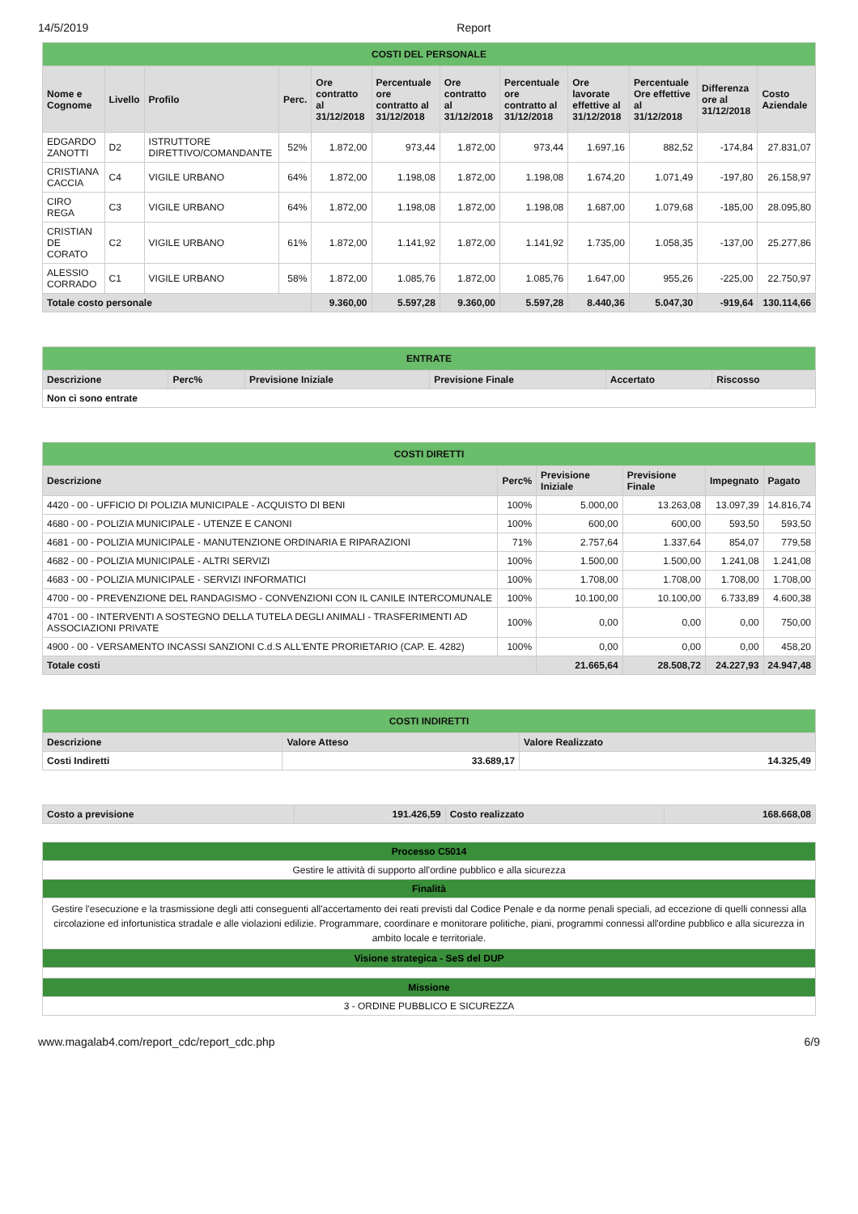14/5/2019 Report
| COSTI DEL PERSONALE | | | | | | | | | | | |
| Nome e Cognome | Livello | Profilo | Perc. | Ore contratto al 31/12/2018 | Percentuale ore contratto al 31/12/2018 | Ore contratto al 31/12/2018 | Percentuale ore contratto al 31/12/2018 | Ore lavorate effettive al 31/12/2018 | Percentuale Ore effettive al 31/12/2018 | Differenza ore al 31/12/2018 | Costo Aziendale |
| EDGARDO ZANOTTI | D2 | ISTRUTTORE DIRETTIVO/COMANDANTE | 52% | 1.872,00 | 973,44 | 1.872,00 | 973,44 | 1.697,16 | 882,52 | -174,84 | 27.831,07 |
| CRISTIANA CACCIA | C4 | VIGILE URBANO | 64% | 1.872,00 | 1.198,08 | 1.872,00 | 1.198,08 | 1.674,20 | 1.071,49 | -197,80 | 26.158,97 |
| CIRO REGA | C3 | VIGILE URBANO | 64% | 1.872,00 | 1.198,08 | 1.872,00 | 1.198,08 | 1.687,00 | 1.079,68 | -185,00 | 28.095,80 |
| CRISTIAN DE CORATO | C2 | VIGILE URBANO | 61% | 1.872,00 | 1.141,92 | 1.872,00 | 1.141,92 | 1.735,00 | 1.058,35 | -137,00 | 25.277,86 |
| ALESSIO CORRADO | C1 | VIGILE URBANO | 58% | 1.872,00 | 1.085,76 | 1.872,00 | 1.085,76 | 1.647,00 | 955,26 | -225,00 | 22.750,97 |
| Totale costo personale | | | | 9.360,00 | 5.597,28 | 9.360,00 | 5.597,28 | 8.440,36 | 5.047,30 | -919,64 | 130.114,66 |
| ENTRATE | | | | | |
| Descrizione | Perc% | Previsione Iniziale | Previsione Finale | Accertato | Riscosso |
| Non ci sono entrate | | | | | |
| COSTI DIRETTI | | | | | |
| Descrizione | Perc% | Previsione Iniziale | Previsione Finale | Impegnato | Pagato |
| 4420 - 00 - UFFICIO DI POLIZIA MUNICIPALE - ACQUISTO DI BENI | 100% | 5.000,00 | 13.263,08 | 13.097,39 | 14.816,74 |
| 4680 - 00 - POLIZIA MUNICIPALE - UTENZE E CANONI | 100% | 600,00 | 600,00 | 593,50 | 593,50 |
| 4681 - 00 - POLIZIA MUNICIPALE - MANUTENZIONE ORDINARIA E RIPARAZIONI | 71% | 2.757,64 | 1.337,64 | 854,07 | 779,58 |
| 4682 - 00 - POLIZIA MUNICIPALE - ALTRI SERVIZI | 100% | 1.500,00 | 1.500,00 | 1.241,08 | 1.241,08 |
| 4683 - 00 - POLIZIA MUNICIPALE - SERVIZI INFORMATICI | 100% | 1.708,00 | 1.708,00 | 1.708,00 | 1.708,00 |
| 4700 - 00 - PREVENZIONE DEL RANDAGISMO - CONVENZIONI CON IL CANILE INTERCOMUNALE | 100% | 10.100,00 | 10.100,00 | 6.733,89 | 4.600,38 |
| 4701 - 00 - INTERVENTI A SOSTEGNO DELLA TUTELA DEGLI ANIMALI - TRASFERIMENTI AD ASSOCIAZIONI PRIVATE | 100% | 0,00 | 0,00 | 0,00 | 750,00 |
| 4900 - 00 - VERSAMENTO INCASSI SANZIONI C.d.S ALL'ENTE PRORIETARIO (CAP. E. 4282) | 100% | 0,00 | 0,00 | 0,00 | 458,20 |
| Totale costi | | 21.665,64 | 28.508,72 | 24.227,93 | 24.947,48 |
| COSTI INDIRETTI | | |
| Descrizione | Valore Atteso | Valore Realizzato |
| Costi Indiretti | 33.689,17 | 14.325,49 |
| Costo a previsione | 191.426,59 | Costo realizzato | 168.668,08 |
| Processo C5014 |
| Gestire le attività di supporto all'ordine pubblico e alla sicurezza |
| Finalità |
| Gestire l'esecuzione e la trasmissione degli atti conseguenti all'accertamento dei reati previsti dal Codice Penale e da norme penali speciali, ad eccezione di quelli connessi alla circolazione ed infortunistica stradale e alle violazioni edilizie. Programmare, coordinare e monitorare politiche, piani, programmi connessi all'ordine pubblico e alla sicurezza in ambito locale e territoriale. |
| Visione strategica - SeS del DUP |
| Missione |
| 3 - ORDINE PUBBLICO E SICUREZZA |
www.magalab4.com/report_cdc/report_cdc.php 6/9